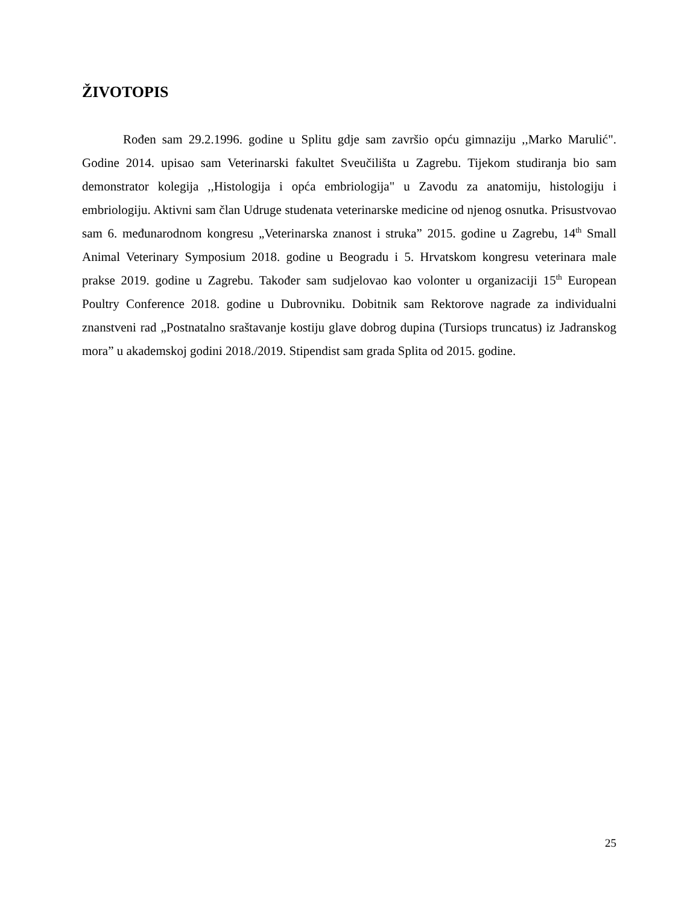ŽIVOTOPIS
Rođen sam 29.2.1996. godine u Splitu gdje sam završio opću gimnaziju ,,Marko Marulić". Godine 2014. upisao sam Veterinarski fakultet Sveučilišta u Zagrebu. Tijekom studiranja bio sam demonstrator kolegija ,,Histologija i opća embriologija" u Zavodu za anatomiju, histologiju i embriologiju. Aktivni sam član Udruge studenata veterinarske medicine od njenog osnutka. Prisustvovao sam 6. međunarodnom kongresu „Veterinarska znanost i struka” 2015. godine u Zagrebu, 14<sup>th</sup> Small Animal Veterinary Symposium 2018. godine u Beogradu i 5. Hrvatskom kongresu veterinara male prakse 2019. godine u Zagrebu. Također sam sudjelovao kao volonter u organizaciji 15<sup>th</sup> European Poultry Conference 2018. godine u Dubrovniku. Dobitnik sam Rektorove nagrade za individualni znanstveni rad „Postnatalno sraštavanje kostiju glave dobrog dupina (Tursiops truncatus) iz Jadranskog mora” u akademskoj godini 2018./2019. Stipendist sam grada Splita od 2015. godine.
25